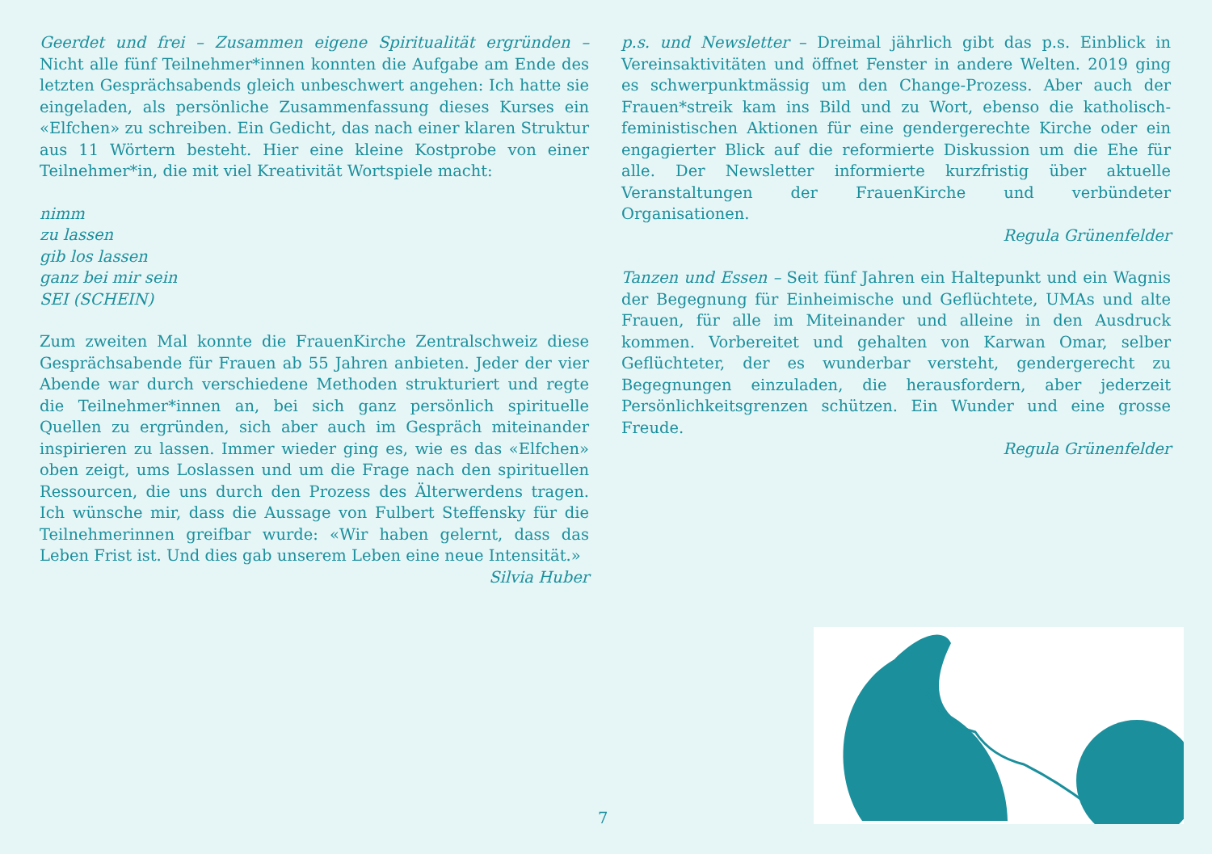Geerdet und frei – Zusammen eigene Spiritualität ergründen – Nicht alle fünf Teilnehmer*innen konnten die Aufgabe am Ende des letzten Gesprächsabends gleich unbeschwert angehen: Ich hatte sie eingeladen, als persönliche Zusammenfassung dieses Kurses ein «Elfchen» zu schreiben. Ein Gedicht, das nach einer klaren Struktur aus 11 Wörtern besteht. Hier eine kleine Kostprobe von einer Teilnehmer*in, die mit viel Kreativität Wortspiele macht:
nimm
zu lassen
gib los lassen
ganz bei mir sein
SEI (SCHEIN)
Zum zweiten Mal konnte die FrauenKirche Zentralschweiz diese Gesprächsabende für Frauen ab 55 Jahren anbieten. Jeder der vier Abende war durch verschiedene Methoden strukturiert und regte die Teilnehmer*innen an, bei sich ganz persönlich spirituelle Quellen zu ergründen, sich aber auch im Gespräch miteinander inspirieren zu lassen. Immer wieder ging es, wie es das «Elfchen» oben zeigt, ums Loslassen und um die Frage nach den spirituellen Ressourcen, die uns durch den Prozess des Älterwerdens tragen. Ich wünsche mir, dass die Aussage von Fulbert Steffensky für die Teilnehmerinnen greifbar wurde: «Wir haben gelernt, dass das Leben Frist ist. Und dies gab unserem Leben eine neue Intensität.»
Silvia Huber
p.s. und Newsletter – Dreimal jährlich gibt das p.s. Einblick in Vereinsaktivitäten und öffnet Fenster in andere Welten. 2019 ging es schwerpunktmässig um den Change-Prozess. Aber auch der Frauen*streik kam ins Bild und zu Wort, ebenso die katholisch-feministischen Aktionen für eine gendergerechte Kirche oder ein engagierter Blick auf die reformierte Diskussion um die Ehe für alle. Der Newsletter informierte kurzfristig über aktuelle Veranstaltungen der FrauenKirche und verbündeter Organisationen.
Regula Grünenfelder
Tanzen und Essen – Seit fünf Jahren ein Haltepunkt und ein Wagnis der Begegnung für Einheimische und Geflüchtete, UMAs und alte Frauen, für alle im Miteinander und alleine in den Ausdruck kommen. Vorbereitet und gehalten von Karwan Omar, selber Geflüchteter, der es wunderbar versteht, gendergerecht zu Begegnungen einzuladen, die herausfordern, aber jederzeit Persönlichkeitsgrenzen schützen. Ein Wunder und eine grosse Freude.
Regula Grünenfelder
7